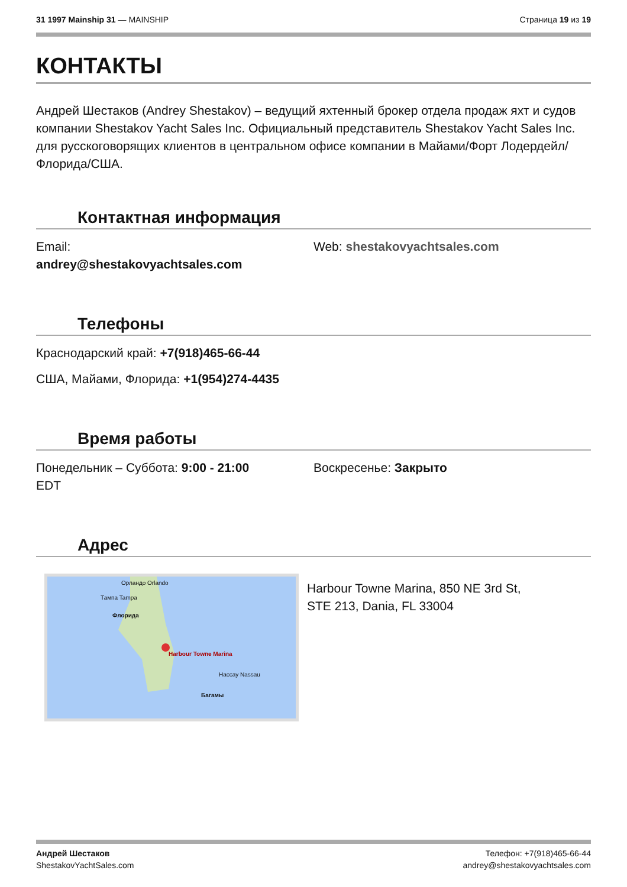31 1997 Mainship 31 — MAINSHIP Страница 19 из 19
КОНТАКТЫ
Андрей Шестаков (Andrey Shestakov) – ведущий яхтенный брокер отдела продаж яхт и судов компании Shestakov Yacht Sales Inc. Официальный представитель Shestakov Yacht Sales Inc. для русскоговорящих клиентов в центральном офисе компании в Майами/Форт Лодердейл/Флорида/США.
Контактная информация
Email:
andrey@shestakovyachtsales.com
Web: shestakovyachtsales.com
Телефоны
Краснодарский край: +7(918)465-66-44
США, Майами, Флорида: +1(954)274-4435
Время работы
Понедельник – Суббота: 9:00 - 21:00
EDT
Воскресенье: Закрыто
Адрес
Орландо Orlando
Тампа Tampa
Флорида
Harbour Towne Marina
Нассау Nassau
Багамы
Harbour Towne Marina, 850 NE 3rd St,
STE 213, Dania, FL 33004
Андрей Шестаков
ShestakovYachtSales.com
Телефон: +7(918)465-66-44
andrey@shestakovyachtsales.com